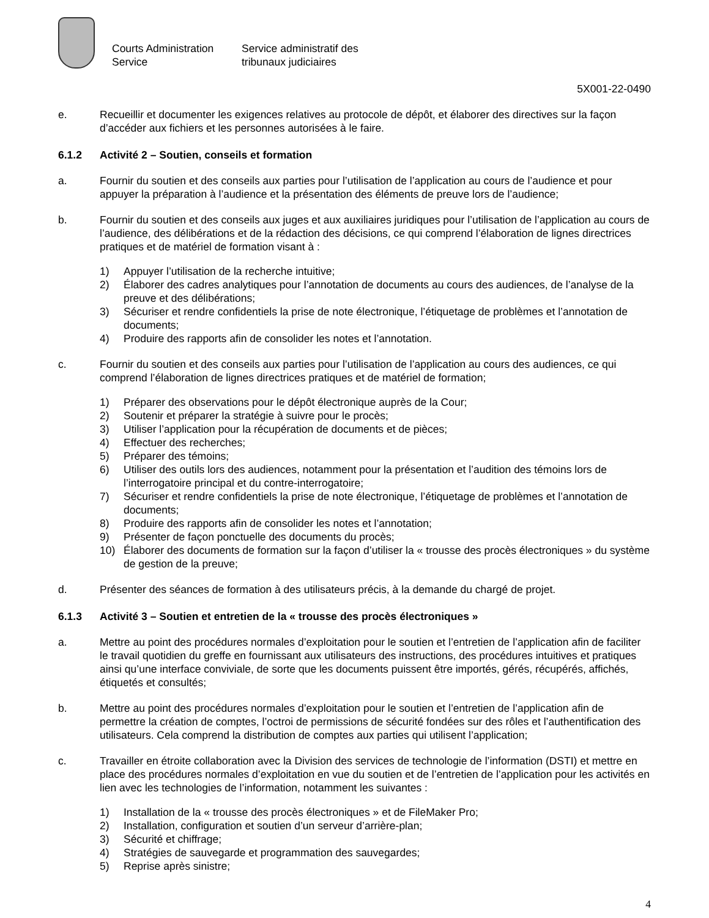Courts Administration Service
Service administratif des tribunaux judiciaires
5X001-22-0490
e. Recueillir et documenter les exigences relatives au protocole de dépôt, et élaborer des directives sur la façon d’accéder aux fichiers et les personnes autorisées à le faire.
6.1.2 Activité 2 – Soutien, conseils et formation
a. Fournir du soutien et des conseils aux parties pour l’utilisation de l’application au cours de l’audience et pour appuyer la préparation à l’audience et la présentation des éléments de preuve lors de l’audience;
b. Fournir du soutien et des conseils aux juges et aux auxiliaires juridiques pour l’utilisation de l’application au cours de l’audience, des délibérations et de la rédaction des décisions, ce qui comprend l’élaboration de lignes directrices pratiques et de matériel de formation visant à :
1) Appuyer l’utilisation de la recherche intuitive;
2) Élaborer des cadres analytiques pour l’annotation de documents au cours des audiences, de l’analyse de la preuve et des délibérations;
3) Sécuriser et rendre confidentiels la prise de note électronique, l’étiquetage de problèmes et l’annotation de documents;
4) Produire des rapports afin de consolider les notes et l’annotation.
c. Fournir du soutien et des conseils aux parties pour l’utilisation de l’application au cours des audiences, ce qui comprend l’élaboration de lignes directrices pratiques et de matériel de formation;
1) Préparer des observations pour le dépôt électronique auprès de la Cour;
2) Soutenir et préparer la stratégie à suivre pour le procès;
3) Utiliser l’application pour la récupération de documents et de pièces;
4) Effectuer des recherches;
5) Préparer des témoins;
6) Utiliser des outils lors des audiences, notamment pour la présentation et l’audition des témoins lors de l’interrogatoire principal et du contre-interrogatoire;
7) Sécuriser et rendre confidentiels la prise de note électronique, l’étiquetage de problèmes et l’annotation de documents;
8) Produire des rapports afin de consolider les notes et l’annotation;
9) Présenter de façon ponctuelle des documents du procès;
10) Élaborer des documents de formation sur la façon d’utiliser la « trousse des procès électroniques » du système de gestion de la preuve;
d. Présenter des séances de formation à des utilisateurs précis, à la demande du chargé de projet.
6.1.3 Activité 3 – Soutien et entretien de la « trousse des procès électroniques »
a. Mettre au point des procédures normales d’exploitation pour le soutien et l’entretien de l’application afin de faciliter le travail quotidien du greffe en fournissant aux utilisateurs des instructions, des procédures intuitives et pratiques ainsi qu’une interface conviviale, de sorte que les documents puissent être importés, gérés, récupérés, affichés, étiquetés et consultés;
b. Mettre au point des procédures normales d’exploitation pour le soutien et l’entretien de l’application afin de permettre la création de comptes, l’octroi de permissions de sécurité fondées sur des rôles et l’authentification des utilisateurs. Cela comprend la distribution de comptes aux parties qui utilisent l’application;
c. Travailler en étroite collaboration avec la Division des services de technologie de l’information (DSTI) et mettre en place des procédures normales d’exploitation en vue du soutien et de l’entretien de l’application pour les activités en lien avec les technologies de l’information, notamment les suivantes :
1) Installation de la « trousse des procès électroniques » et de FileMaker Pro;
2) Installation, configuration et soutien d’un serveur d’arrière-plan;
3) Sécurité et chiffrage;
4) Stratégies de sauvegarde et programmation des sauvegardes;
5) Reprise après sinistre;
4